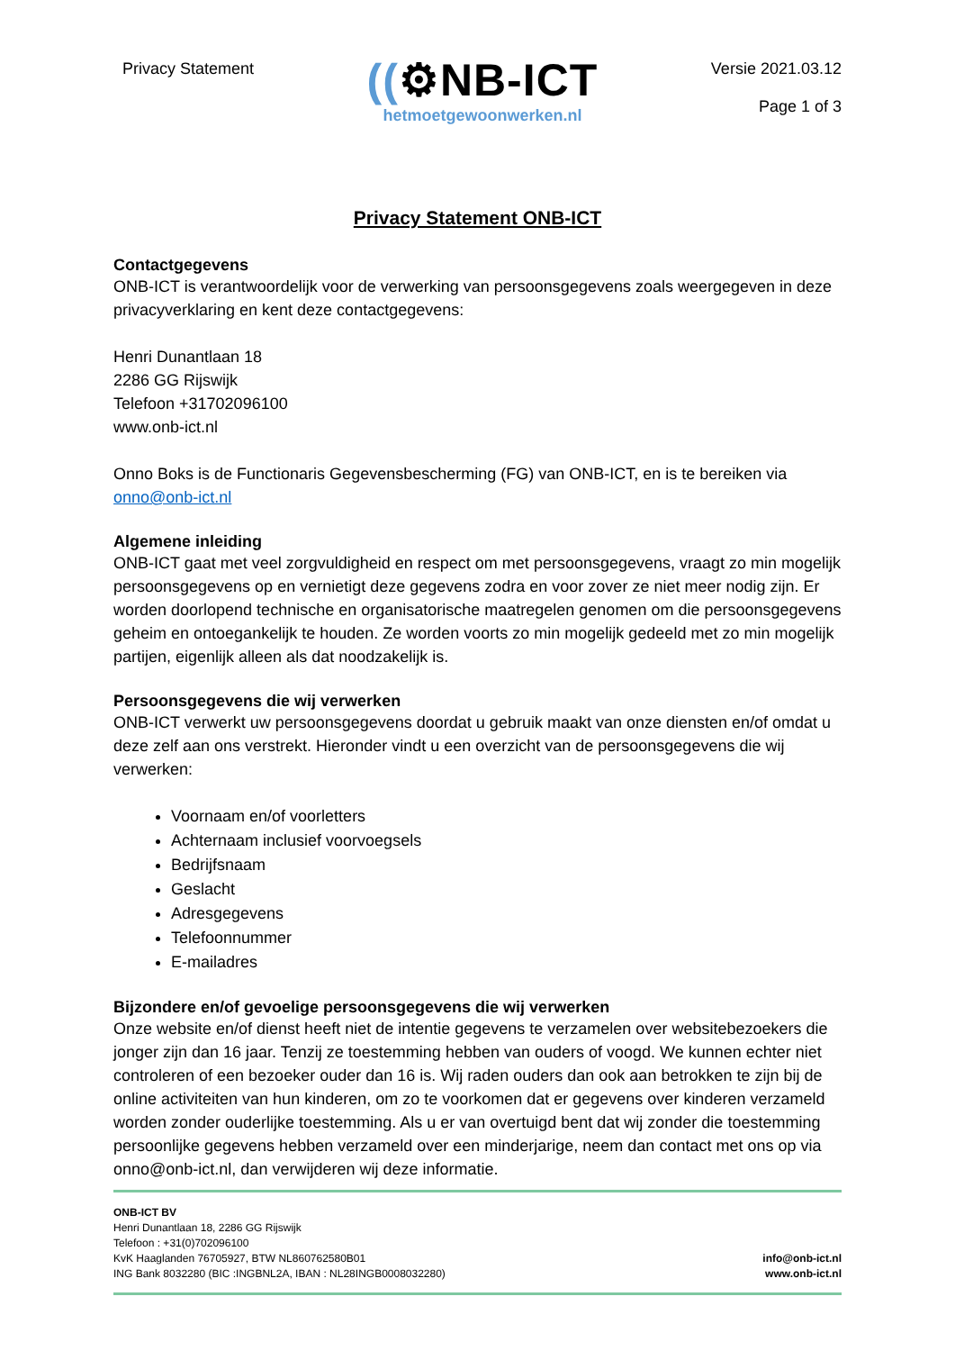Privacy Statement
((⚙NB-ICT
hetmoetgewoonwerken.nl
Versie 2021.03.12
Page 1 of 3
Privacy Statement ONB-ICT
Contactgegevens
ONB-ICT is verantwoordelijk voor de verwerking van persoonsgegevens zoals weergegeven in deze privacyverklaring en kent deze contactgegevens:
Henri Dunantlaan 18
2286 GG Rijswijk
Telefoon +31702096100
www.onb-ict.nl
Onno Boks is de Functionaris Gegevensbescherming (FG) van ONB-ICT, en is te bereiken via onno@onb-ict.nl
Algemene inleiding
ONB-ICT gaat met veel zorgvuldigheid en respect om met persoonsgegevens, vraagt zo min mogelijk persoonsgegevens op en vernietigt deze gegevens zodra en voor zover ze niet meer nodig zijn. Er worden doorlopend technische en organisatorische maatregelen genomen om die persoonsgegevens geheim en ontoegankelijk te houden. Ze worden voorts zo min mogelijk gedeeld met zo min mogelijk partijen, eigenlijk alleen als dat noodzakelijk is.
Persoonsgegevens die wij verwerken
ONB-ICT verwerkt uw persoonsgegevens doordat u gebruik maakt van onze diensten en/of omdat u deze zelf aan ons verstrekt. Hieronder vindt u een overzicht van de persoonsgegevens die wij verwerken:
Voornaam en/of voorletters
Achternaam inclusief voorvoegsels
Bedrijfsnaam
Geslacht
Adresgegevens
Telefoonnummer
E-mailadres
Bijzondere en/of gevoelige persoonsgegevens die wij verwerken
Onze website en/of dienst heeft niet de intentie gegevens te verzamelen over websitebezoekers die jonger zijn dan 16 jaar. Tenzij ze toestemming hebben van ouders of voogd. We kunnen echter niet controleren of een bezoeker ouder dan 16 is. Wij raden ouders dan ook aan betrokken te zijn bij de online activiteiten van hun kinderen, om zo te voorkomen dat er gegevens over kinderen verzameld worden zonder ouderlijke toestemming. Als u er van overtuigd bent dat wij zonder die toestemming persoonlijke gegevens hebben verzameld over een minderjarige, neem dan contact met ons op via onno@onb-ict.nl, dan verwijderen wij deze informatie.
ONB-ICT BV
Henri Dunantlaan 18, 2286 GG Rijswijk
Telefoon : +31(0)702096100
KvK Haaglanden 76705927, BTW NL860762580B01
ING Bank 8032280 (BIC :INGBNL2A, IBAN : NL28INGB0008032280)
info@onb-ict.nl
www.onb-ict.nl